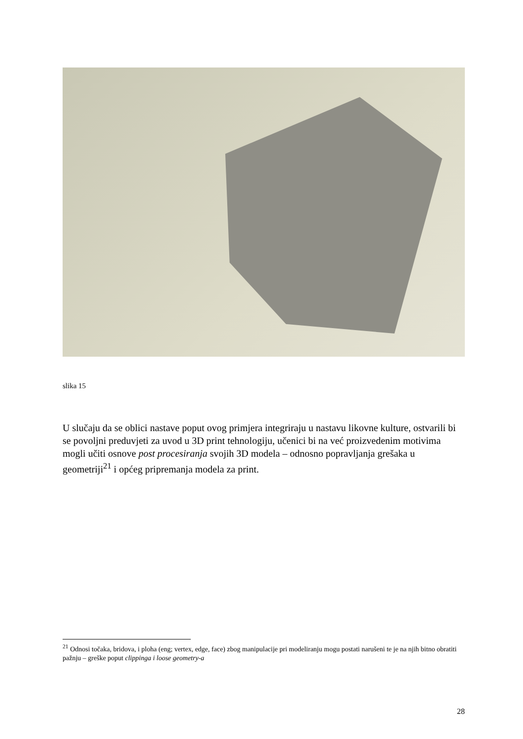slika 15
U slučaju da se oblici nastave poput ovog primjera integriraju u nastavu likovne kulture, ostvarili bi se povoljni preduvjeti za uvod u 3D print tehnologiju, učenici bi na već proizvedenim motivima mogli učiti osnove post procesiranja svojih 3D modela – odnosno popravljanja grešaka u geometriji<sup>21</sup> i općeg pripremanja modela za print.
<sup>21</sup> Odnosi točaka, bridova, i ploha (eng; vertex, edge, face) zbog manipulacije pri modeliranju mogu postati narušeni te je na njih bitno obratiti pažnju – greške poput clippinga i loose geometry-a
28